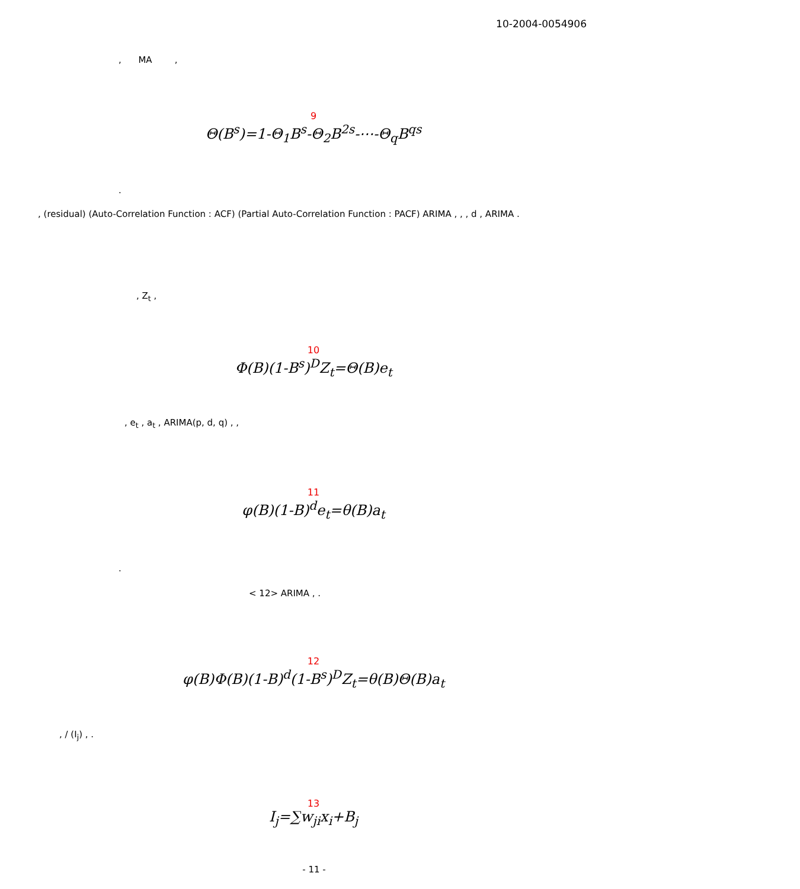10-2004-0054906
, MA ,
9
Θ(B<sup>s</sup>)=1-Θ<sub>1</sub>B<sup>s</sup>-Θ<sub>2</sub>B<sup>2s</sup>-⋯-Θ<sub>q</sub>B<sup>qs</sup>
.
, (residual) (Auto-Correlation Function : ACF) (Partial Auto-Correlation Function : PACF) ARIMA , , , d , ARIMA .
, Z<sub>t</sub> ,
10
Φ(B)(1-B<sup>s</sup>)<sup>D</sup>Z<sub>t</sub>=Θ(B)e<sub>t</sub>
, e<sub>t</sub> , a<sub>t</sub> , ARIMA(p, d, q) , ,
11
φ(B)(1-B)<sup>d</sup>e<sub>t</sub>=θ(B)a<sub>t</sub>
.
< 12> ARIMA , .
12
φ(B)Φ(B)(1-B)<sup>d</sup>(1-B<sup>s</sup>)<sup>D</sup>Z<sub>t</sub>=θ(B)Θ(B)a<sub>t</sub>
, / (I<sub>j</sub>) , .
13
I<sub>j</sub>=∑w<sub>ji</sub>x<sub>i</sub>+B<sub>j</sub>
- 11 -